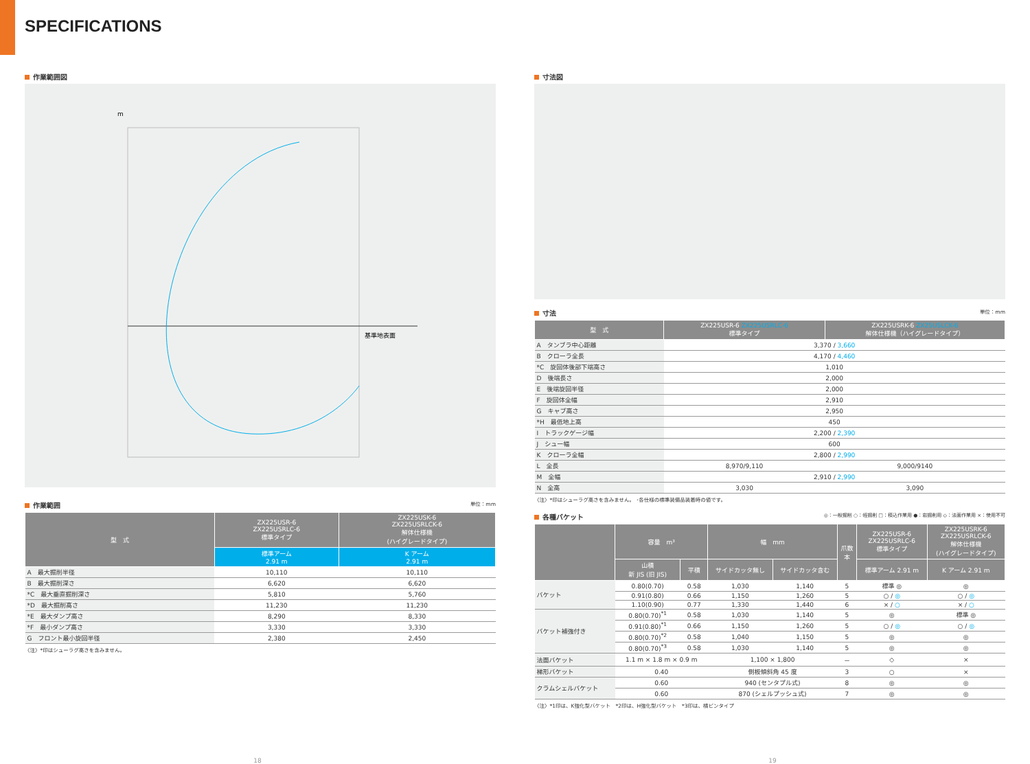SPECIFICATIONS
作業範囲図
基準地表面
m
作業範囲 単位：mm
| 型 式 | ZX225USR-6 ZX225USRLC-6 標準タイプ | ZX225USK-6 ZX225USRLCK-6 解体仕様機 (ハイグレードタイプ) |
| --- | --- | --- |
| | 標準アーム 2.91 m | K アーム 2.91 m |
| A 最大掘削半径 | 10,110 | 10,110 |
| B 最大掘削深さ | 6,620 | 6,620 |
| *C 最大垂直掘削深さ | 5,810 | 5,760 |
| *D 最大掘削高さ | 11,230 | 11,230 |
| *E 最大ダンプ高さ | 8,290 | 8,330 |
| *F 最小ダンプ高さ | 3,330 | 3,330 |
| G フロント最小旋回半径 | 2,380 | 2,450 |
〈注〉*印はシューラグ高さを含みません。
寸法図
寸法 単位：mm
| 型 式 | ZX225USR-6 ZX225USRLC-6 標準タイプ | ZX225USRK-6 ZX25USLCK-6 解体仕様機（ハイグレードタイプ） |
| --- | --- | --- |
| A タンブラ中心距離 | 3,370 / 3,660 | |
| B クローラ全長 | 4,170 / 4,460 | |
| *C 旋回体後部下端高さ | 1,010 | |
| D 後端長さ | 2,000 | |
| E 後端旋回半径 | 2,000 | |
| F 旋回体全幅 | 2,910 | |
| G キャブ高さ | 2,950 | |
| *H 最低地上高 | 450 | |
| I トラックゲージ幅 | 2,200 / 2,390 | |
| J シュー幅 | 600 | |
| K クローラ全幅 | 2,800 / 2,990 | |
| L 全長 | 8,970/9,110 | 9,000/9140 |
| M 全幅 | 2,910 / 2,990 | |
| N 全高 | 3,030 | 3,090 |
〈注〉*印はシューラグ高さを含みません。 ･各仕様の標準装備品装着時の値です。
各種バケット ◎：一般掘削 ○：軽掘削 □：積込作業用 ●：岩掘削用 ◇：法面作業用 ×：使用不可
| | 容量 m³ | | 幅 mm | | 爪数 本 | ZX225USR-6 ZX225USRLC-6 標準タイプ | ZX225USRK-6 ZX225USRLCK-6 解体仕様機 (ハイグレードタイプ) |
| --- | --- | --- | --- | --- | --- | --- | --- |
| | 山積 新 JIS (旧 JIS) | 平積 | サイドカッタ無し | サイドカッタ含む | | 標準アーム 2.91 m | K アーム 2.91 m |
| バケット | 0.80(0.70) | 0.58 | 1,030 | 1,140 | 5 | 標準 ◎ | ◎ |
| | 0.91(0.80) | 0.66 | 1,150 | 1,260 | 5 | ○ / ◎ | ○ / ◎ |
| | 1.10(0.90) | 0.77 | 1,330 | 1,440 | 6 | × / ○ | × / ○ |
| バケット補強付き | 0.80(0.70)<sup>*1</sup> | 0.58 | 1,030 | 1,140 | 5 | ◎ | 標準 ◎ |
| | 0.91(0.80)<sup>*1</sup> | 0.66 | 1,150 | 1,260 | 5 | ○ / ◎ | ○ / ◎ |
| | 0.80(0.70)<sup>*2</sup> | 0.58 | 1,040 | 1,150 | 5 | ◎ | ◎ |
| | 0.80(0.70)<sup>*3</sup> | 0.58 | 1,030 | 1,140 | 5 | ◎ | ◎ |
| 法面バケット | 1.1 m × 1.8 m × 0.9 m | | 1,100 × 1,800 | | － | ◇ | × |
| 梯形バケット | 0.40 | | 側板傾斜角 45 度 | | 3 | ○ | × |
| クラムシェルバケット | 0.60 | | 940 (センタプル式) | | 8 | ◎ | ◎ |
| | 0.60 | | 870 (シェルプッシュ式) | | 7 | ◎ | ◎ |
〈注〉*1印は、K強化型バケット　*2印は、H強化型バケット　*3印は、横ピンタイプ
18 19